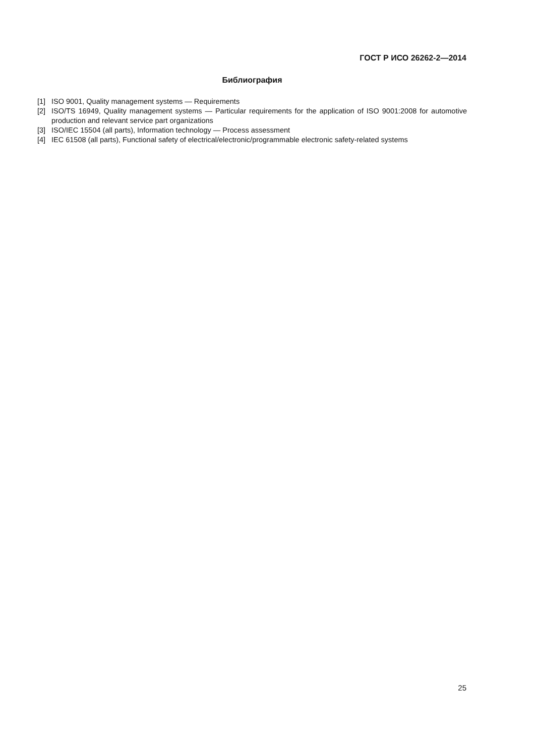ГОСТ Р ИСО 26262-2—2014
Библиография
[1] ISO 9001, Quality management systems — Requirements
[2] ISO/TS 16949, Quality management systems — Particular requirements for the application of ISO 9001:2008 for automotive production and relevant service part organizations
[3] ISO/IEC 15504 (all parts), Information technology — Process assessment
[4] IEC 61508 (all parts), Functional safety of electrical/electronic/programmable electronic safety-related systems
25